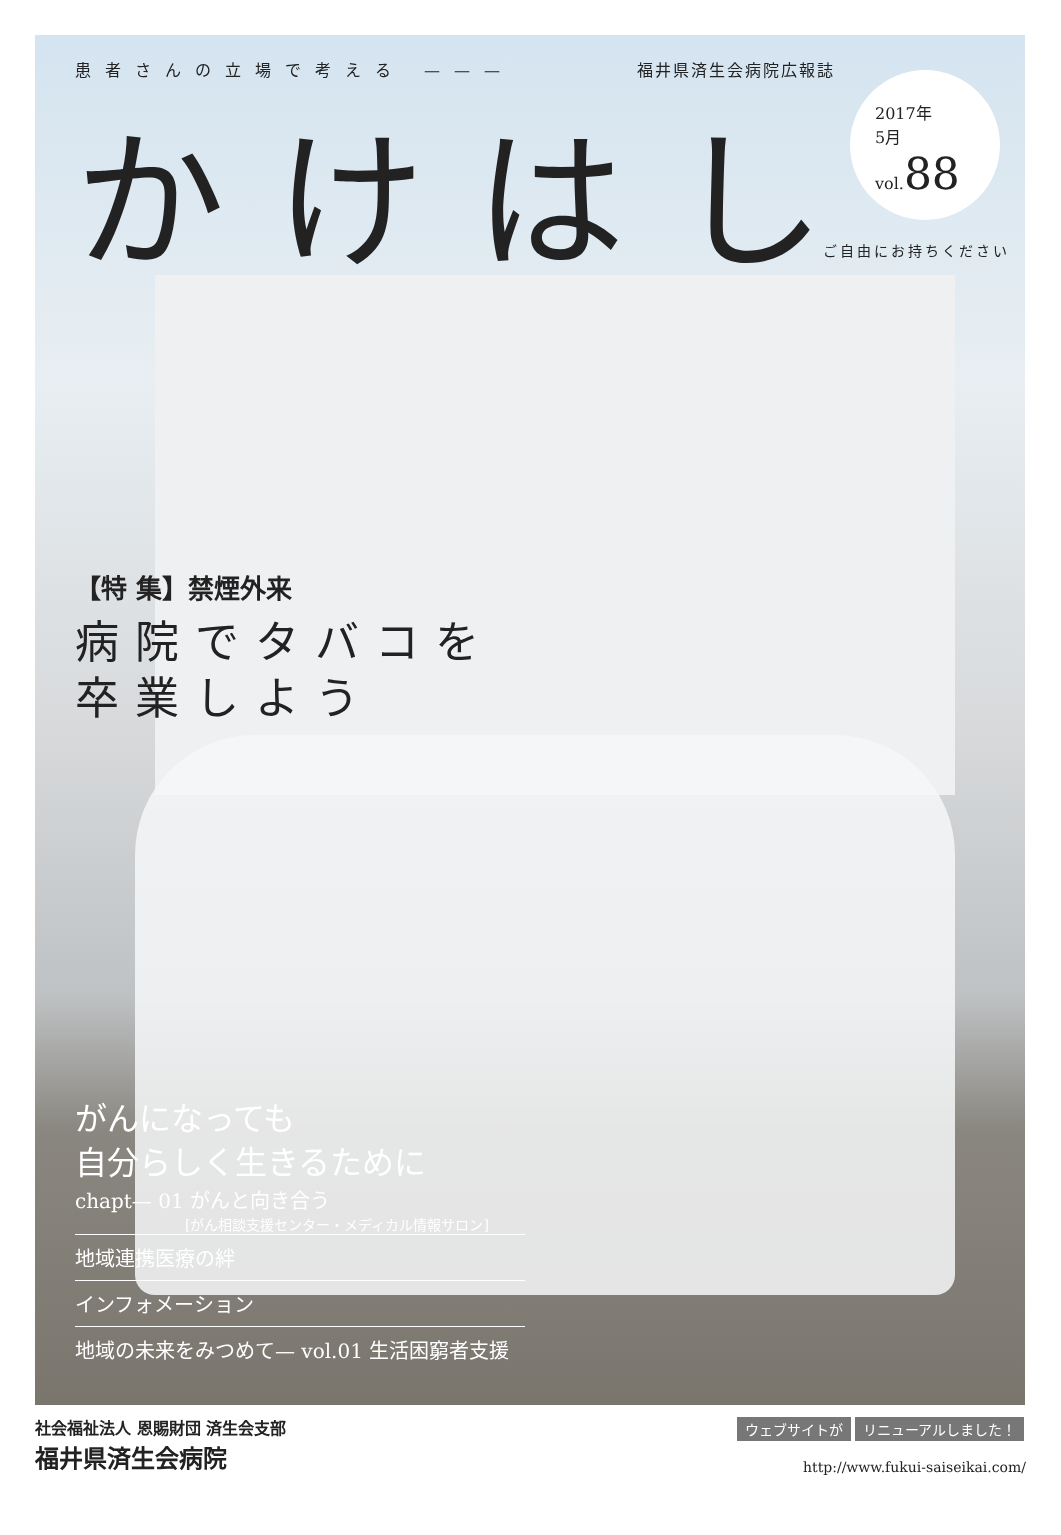2017年
5月
vol.88
ご自由にお持ちください
患者さんの立場で考える ——— 福井県済生会病院広報誌
かけはし
【特 集】禁煙外来
病院でタバコを
卒業しよう
がんになっても
自分らしく生きるために
chapt— 01 がんと向き合う
[がん相談支援センター・メディカル情報サロン]
地域連携医療の絆
インフォメーション
地域の未来をみつめて— vol.01 生活困窮者支援
社会福祉法人 恩賜財団 済生会支部
福井県済生会病院
ウェブサイトが リニューアルしました！
http://www.fukui-saiseikai.com/